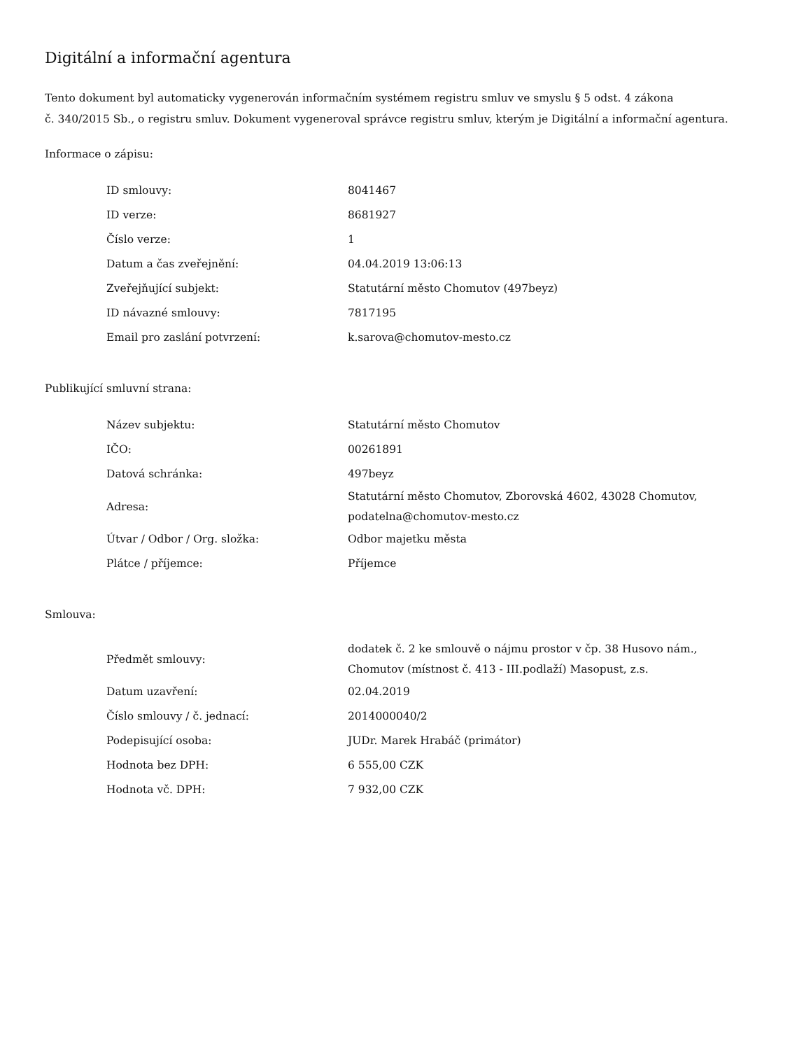Digitální a informační agentura
Tento dokument byl automaticky vygenerován informačním systémem registru smluv ve smyslu § 5 odst. 4 zákona
č. 340/2015 Sb., o registru smluv. Dokument vygeneroval správce registru smluv, kterým je Digitální a informační agentura.
Informace o zápisu:
| ID smlouvy: | 8041467 |
| ID verze: | 8681927 |
| Číslo verze: | 1 |
| Datum a čas zveřejnění: | 04.04.2019 13:06:13 |
| Zveřejňující subjekt: | Statutární město Chomutov (497beyz) |
| ID návazné smlouvy: | 7817195 |
| Email pro zaslání potvrzení: | k.sarova@chomutov-mesto.cz |
Publikující smluvní strana:
| Název subjektu: | Statutární město Chomutov |
| IČO: | 00261891 |
| Datová schránka: | 497beyz |
| Adresa: | Statutární město Chomutov, Zborovská 4602, 43028 Chomutov, podatelna@chomutov-mesto.cz |
| Útvar / Odbor / Org. složka: | Odbor majetku města |
| Plátce / příjemce: | Příjemce |
Smlouva:
| Předmět smlouvy: | dodatek č. 2 ke smlouvě o nájmu prostor v čp. 38 Husovo nám., Chomutov (místnost č. 413 - III.podlaží) Masopust, z.s. |
| Datum uzavření: | 02.04.2019 |
| Číslo smlouvy / č. jednací: | 2014000040/2 |
| Podepisující osoba: | JUDr. Marek Hrabáč (primátor) |
| Hodnota bez DPH: | 6 555,00 CZK |
| Hodnota vč. DPH: | 7 932,00 CZK |